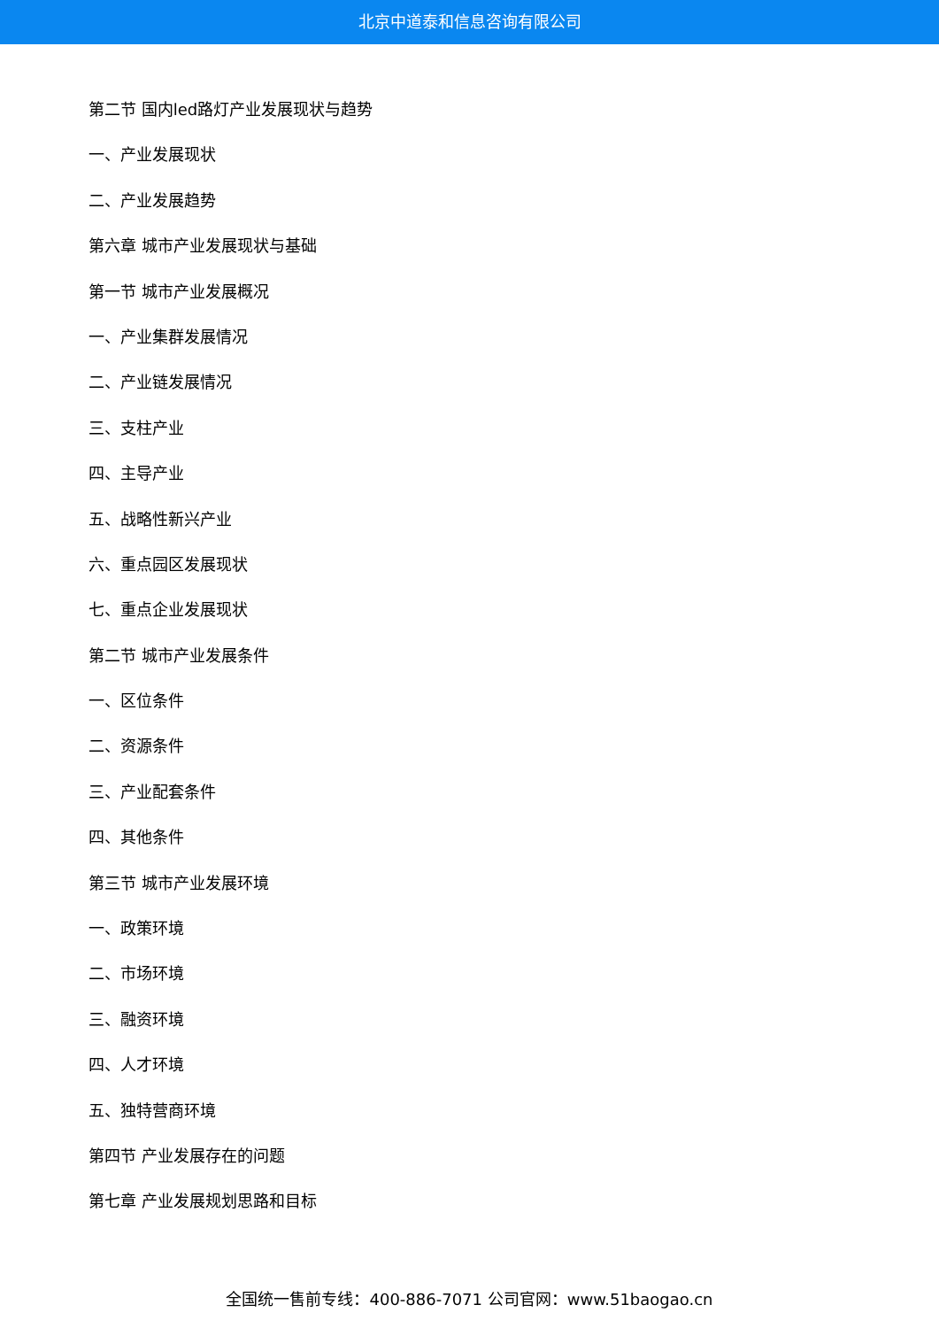北京中道泰和信息咨询有限公司
第二节 国内led路灯产业发展现状与趋势
一、产业发展现状
二、产业发展趋势
第六章 城市产业发展现状与基础
第一节 城市产业发展概况
一、产业集群发展情况
二、产业链发展情况
三、支柱产业
四、主导产业
五、战略性新兴产业
六、重点园区发展现状
七、重点企业发展现状
第二节 城市产业发展条件
一、区位条件
二、资源条件
三、产业配套条件
四、其他条件
第三节 城市产业发展环境
一、政策环境
二、市场环境
三、融资环境
四、人才环境
五、独特营商环境
第四节 产业发展存在的问题
第七章 产业发展规划思路和目标
全国统一售前专线：400-886-7071 公司官网：www.51baogao.cn